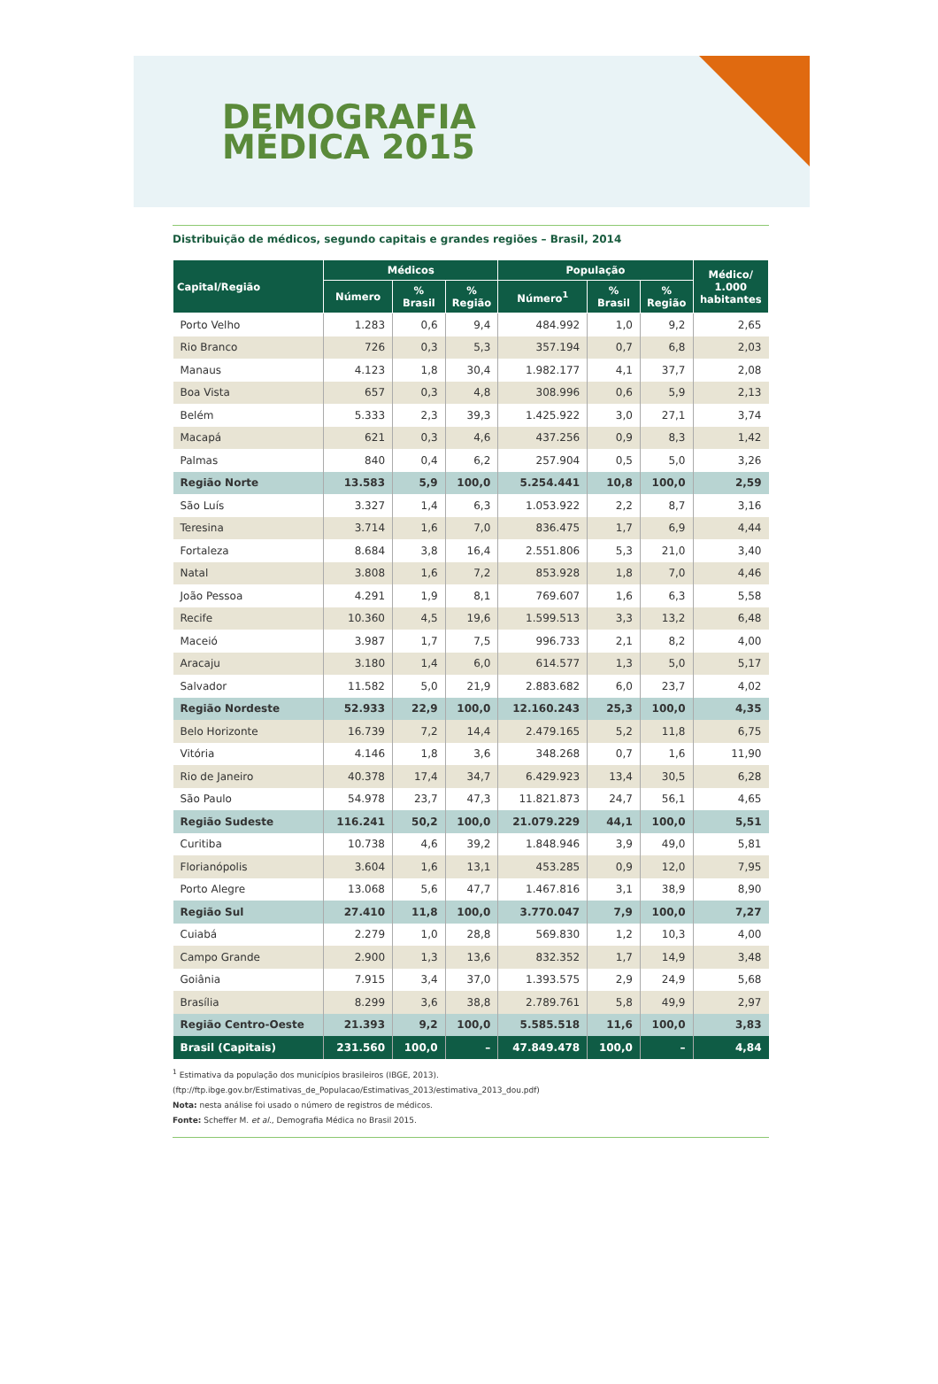DEMOGRAFIA
MÉDICA 2015
Distribuição de médicos, segundo capitais e grandes regiões – Brasil, 2014
| Capital/Região | Médicos | | | População | | | Médico/ 1.000 habitantes |
| --- | --- | --- | --- | --- | --- | --- | --- |
| | Número | % Brasil | % Região | Número<sup>1</sup> | % Brasil | % Região | |
| Porto Velho | 1.283 | 0,6 | 9,4 | 484.992 | 1,0 | 9,2 | 2,65 |
| Rio Branco | 726 | 0,3 | 5,3 | 357.194 | 0,7 | 6,8 | 2,03 |
| Manaus | 4.123 | 1,8 | 30,4 | 1.982.177 | 4,1 | 37,7 | 2,08 |
| Boa Vista | 657 | 0,3 | 4,8 | 308.996 | 0,6 | 5,9 | 2,13 |
| Belém | 5.333 | 2,3 | 39,3 | 1.425.922 | 3,0 | 27,1 | 3,74 |
| Macapá | 621 | 0,3 | 4,6 | 437.256 | 0,9 | 8,3 | 1,42 |
| Palmas | 840 | 0,4 | 6,2 | 257.904 | 0,5 | 5,0 | 3,26 |
| Região Norte | 13.583 | 5,9 | 100,0 | 5.254.441 | 10,8 | 100,0 | 2,59 |
| São Luís | 3.327 | 1,4 | 6,3 | 1.053.922 | 2,2 | 8,7 | 3,16 |
| Teresina | 3.714 | 1,6 | 7,0 | 836.475 | 1,7 | 6,9 | 4,44 |
| Fortaleza | 8.684 | 3,8 | 16,4 | 2.551.806 | 5,3 | 21,0 | 3,40 |
| Natal | 3.808 | 1,6 | 7,2 | 853.928 | 1,8 | 7,0 | 4,46 |
| João Pessoa | 4.291 | 1,9 | 8,1 | 769.607 | 1,6 | 6,3 | 5,58 |
| Recife | 10.360 | 4,5 | 19,6 | 1.599.513 | 3,3 | 13,2 | 6,48 |
| Maceió | 3.987 | 1,7 | 7,5 | 996.733 | 2,1 | 8,2 | 4,00 |
| Aracaju | 3.180 | 1,4 | 6,0 | 614.577 | 1,3 | 5,0 | 5,17 |
| Salvador | 11.582 | 5,0 | 21,9 | 2.883.682 | 6,0 | 23,7 | 4,02 |
| Região Nordeste | 52.933 | 22,9 | 100,0 | 12.160.243 | 25,3 | 100,0 | 4,35 |
| Belo Horizonte | 16.739 | 7,2 | 14,4 | 2.479.165 | 5,2 | 11,8 | 6,75 |
| Vitória | 4.146 | 1,8 | 3,6 | 348.268 | 0,7 | 1,6 | 11,90 |
| Rio de Janeiro | 40.378 | 17,4 | 34,7 | 6.429.923 | 13,4 | 30,5 | 6,28 |
| São Paulo | 54.978 | 23,7 | 47,3 | 11.821.873 | 24,7 | 56,1 | 4,65 |
| Região Sudeste | 116.241 | 50,2 | 100,0 | 21.079.229 | 44,1 | 100,0 | 5,51 |
| Curitiba | 10.738 | 4,6 | 39,2 | 1.848.946 | 3,9 | 49,0 | 5,81 |
| Florianópolis | 3.604 | 1,6 | 13,1 | 453.285 | 0,9 | 12,0 | 7,95 |
| Porto Alegre | 13.068 | 5,6 | 47,7 | 1.467.816 | 3,1 | 38,9 | 8,90 |
| Região Sul | 27.410 | 11,8 | 100,0 | 3.770.047 | 7,9 | 100,0 | 7,27 |
| Cuiabá | 2.279 | 1,0 | 28,8 | 569.830 | 1,2 | 10,3 | 4,00 |
| Campo Grande | 2.900 | 1,3 | 13,6 | 832.352 | 1,7 | 14,9 | 3,48 |
| Goiânia | 7.915 | 3,4 | 37,0 | 1.393.575 | 2,9 | 24,9 | 5,68 |
| Brasília | 8.299 | 3,6 | 38,8 | 2.789.761 | 5,8 | 49,9 | 2,97 |
| Região Centro-Oeste | 21.393 | 9,2 | 100,0 | 5.585.518 | 11,6 | 100,0 | 3,83 |
| Brasil (Capitais) | 231.560 | 100,0 | – | 47.849.478 | 100,0 | – | 4,84 |
<sup>1</sup> Estimativa da população dos municípios brasileiros (IBGE, 2013).
(ftp://ftp.ibge.gov.br/Estimativas_de_Populacao/Estimativas_2013/estimativa_2013_dou.pdf)
Nota: nesta análise foi usado o número de registros de médicos.
Fonte: Scheffer M. et al., Demografia Médica no Brasil 2015.